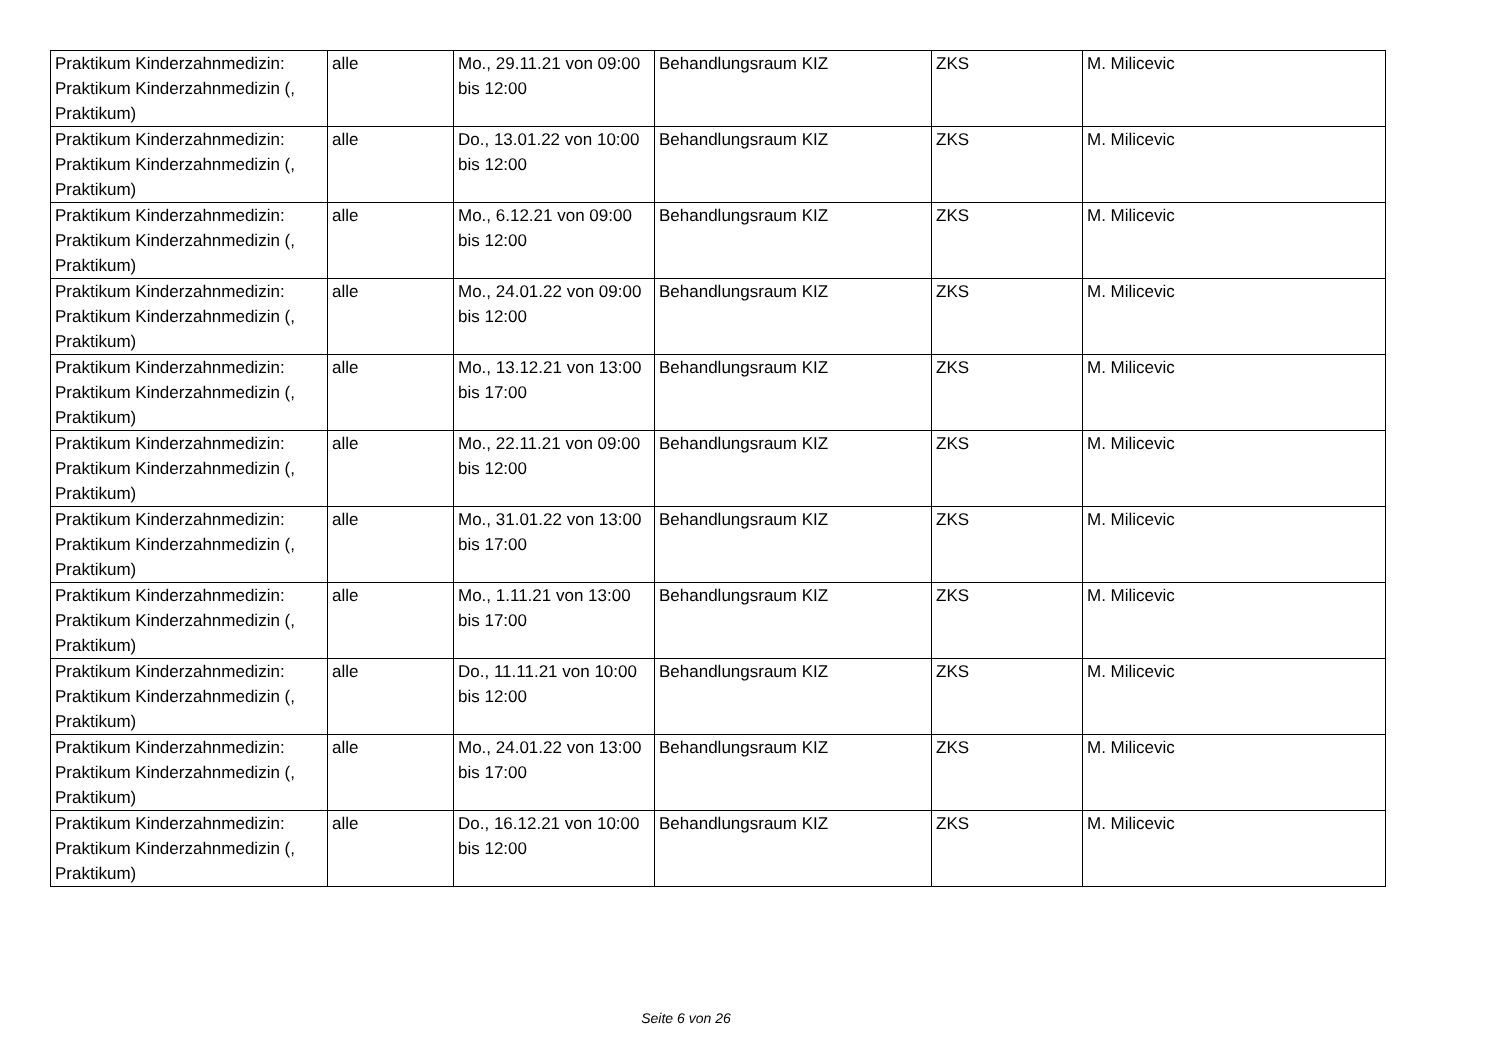| Praktikum Kinderzahnmedizin: Praktikum Kinderzahnmedizin (, Praktikum) | alle | Mo., 29.11.21 von 09:00 bis 12:00 | Behandlungsraum KIZ | ZKS | M. Milicevic |
| Praktikum Kinderzahnmedizin: Praktikum Kinderzahnmedizin (, Praktikum) | alle | Do., 13.01.22 von 10:00 bis 12:00 | Behandlungsraum KIZ | ZKS | M. Milicevic |
| Praktikum Kinderzahnmedizin: Praktikum Kinderzahnmedizin (, Praktikum) | alle | Mo., 6.12.21 von 09:00 bis 12:00 | Behandlungsraum KIZ | ZKS | M. Milicevic |
| Praktikum Kinderzahnmedizin: Praktikum Kinderzahnmedizin (, Praktikum) | alle | Mo., 24.01.22 von 09:00 bis 12:00 | Behandlungsraum KIZ | ZKS | M. Milicevic |
| Praktikum Kinderzahnmedizin: Praktikum Kinderzahnmedizin (, Praktikum) | alle | Mo., 13.12.21 von 13:00 bis 17:00 | Behandlungsraum KIZ | ZKS | M. Milicevic |
| Praktikum Kinderzahnmedizin: Praktikum Kinderzahnmedizin (, Praktikum) | alle | Mo., 22.11.21 von 09:00 bis 12:00 | Behandlungsraum KIZ | ZKS | M. Milicevic |
| Praktikum Kinderzahnmedizin: Praktikum Kinderzahnmedizin (, Praktikum) | alle | Mo., 31.01.22 von 13:00 bis 17:00 | Behandlungsraum KIZ | ZKS | M. Milicevic |
| Praktikum Kinderzahnmedizin: Praktikum Kinderzahnmedizin (, Praktikum) | alle | Mo., 1.11.21 von 13:00 bis 17:00 | Behandlungsraum KIZ | ZKS | M. Milicevic |
| Praktikum Kinderzahnmedizin: Praktikum Kinderzahnmedizin (, Praktikum) | alle | Do., 11.11.21 von 10:00 bis 12:00 | Behandlungsraum KIZ | ZKS | M. Milicevic |
| Praktikum Kinderzahnmedizin: Praktikum Kinderzahnmedizin (, Praktikum) | alle | Mo., 24.01.22 von 13:00 bis 17:00 | Behandlungsraum KIZ | ZKS | M. Milicevic |
| Praktikum Kinderzahnmedizin: Praktikum Kinderzahnmedizin (, Praktikum) | alle | Do., 16.12.21 von 10:00 bis 12:00 | Behandlungsraum KIZ | ZKS | M. Milicevic |
Seite 6 von 26